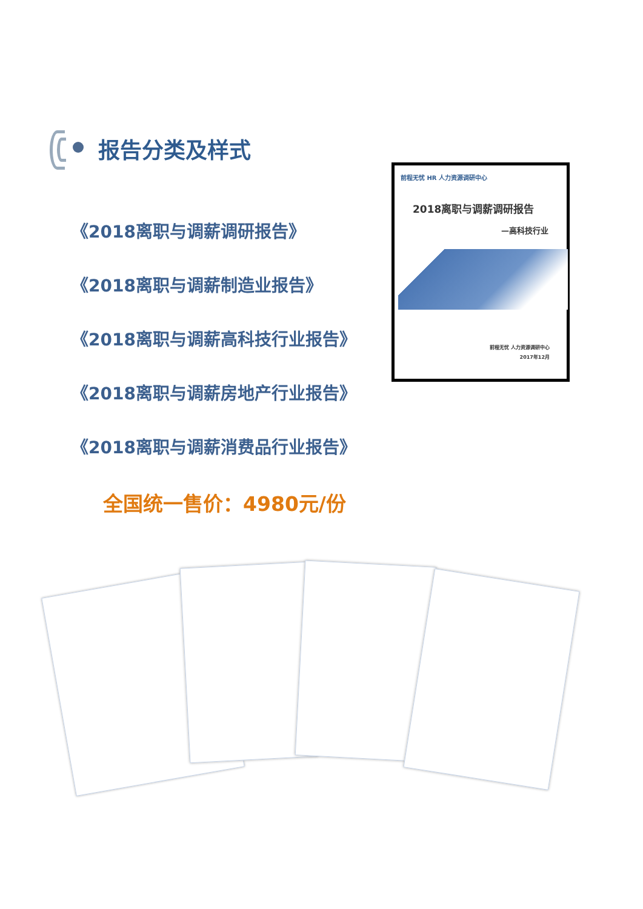报告分类及样式
《2018离职与调薪调研报告》
《2018离职与调薪制造业报告》
《2018离职与调薪高科技行业报告》
《2018离职与调薪房地产行业报告》
《2018离职与调薪消费品行业报告》
前程无忧 HR 人力资源调研中心
2018离职与调薪调研报告
—高科技行业
前程无忧 人力资源调研中心
2017年12月
全国统一售价：4980元/份